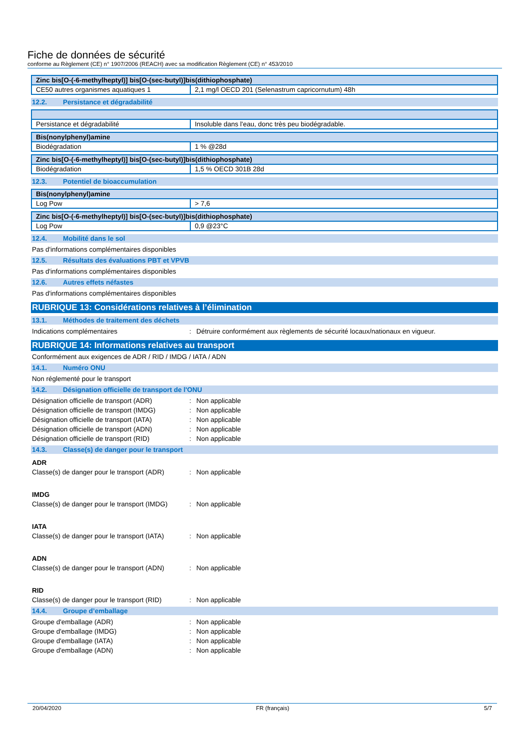Fiche de données de sécurité
conforme au Règlement (CE) n° 1907/2006 (REACH) avec sa modification Règlement (CE) n° 453/2010
| Zinc bis[O-(-6-methylheptyl)] bis[O-(sec-butyl)]bis(dithiophosphate) | |
| CE50 autres organismes aquatiques 1 | 2,1 mg/l OECD 201 (Selenastrum capricornutum) 48h |
12.2. Persistance et dégradabilité
| Persistance et dégradabilité | Insoluble dans l'eau, donc très peu biodégradable. |
| Bis(nonylphenyl)amine | |
| Biodégradation | 1 % @28d |
| Zinc bis[O-(-6-methylheptyl)] bis[O-(sec-butyl)]bis(dithiophosphate) | |
| Biodégradation | 1,5 % OECD 301B 28d |
12.3. Potentiel de bioaccumulation
| Bis(nonylphenyl)amine | |
| Log Pow | > 7,6 |
| Zinc bis[O-(-6-methylheptyl)] bis[O-(sec-butyl)]bis(dithiophosphate) | |
| Log Pow | 0,9 @23°C |
12.4. Mobilité dans le sol
Pas d'informations complémentaires disponibles
12.5. Résultats des évaluations PBT et VPVB
Pas d'informations complémentaires disponibles
12.6. Autres effets néfastes
Pas d'informations complémentaires disponibles
RUBRIQUE 13: Considérations relatives à l’élimination
13.1. Méthodes de traitement des déchets
Indications complémentaires: Détruire conformément aux règlements de sécurité locaux/nationaux en vigueur.
RUBRIQUE 14: Informations relatives au transport
Conformément aux exigences de ADR / RID / IMDG / IATA / ADN
14.1. Numéro ONU
Non réglementé pour le transport
14.2. Désignation officielle de transport de l'ONU
Désignation officielle de transport (ADR): Non applicable
Désignation officielle de transport (IMDG): Non applicable
Désignation officielle de transport (IATA): Non applicable
Désignation officielle de transport (ADN): Non applicable
Désignation officielle de transport (RID): Non applicable
14.3. Classe(s) de danger pour le transport
ADR
Classe(s) de danger pour le transport (ADR): Non applicable
IMDG
Classe(s) de danger pour le transport (IMDG): Non applicable
IATA
Classe(s) de danger pour le transport (IATA): Non applicable
ADN
Classe(s) de danger pour le transport (ADN): Non applicable
RID
Classe(s) de danger pour le transport (RID): Non applicable
14.4. Groupe d’emballage
Groupe d'emballage (ADR): Non applicable
Groupe d'emballage (IMDG): Non applicable
Groupe d'emballage (IATA): Non applicable
Groupe d'emballage (ADN): Non applicable
20/04/2020 FR (français) 5/7